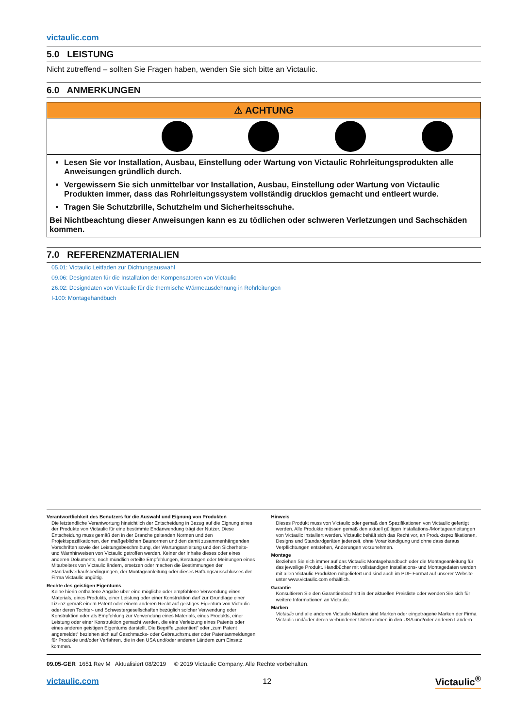victaulic.com
5.0 LEISTUNG
Nicht zutreffend – sollten Sie Fragen haben, wenden Sie sich bitte an Victaulic.
6.0 ANMERKUNGEN
⚠ ACHTUNG
Lesen Sie vor Installation, Ausbau, Einstellung oder Wartung von Victaulic Rohrleitungsprodukten alle Anweisungen gründlich durch.
Vergewissern Sie sich unmittelbar vor Installation, Ausbau, Einstellung oder Wartung von Victaulic Produkten immer, dass das Rohrleitungssystem vollständig drucklos gemacht und entleert wurde.
Tragen Sie Schutzbrille, Schutzhelm und Sicherheitsschuhe.
Bei Nichtbeachtung dieser Anweisungen kann es zu tödlichen oder schweren Verletzungen und Sachschäden kommen.
7.0 REFERENZMATERIALIEN
05.01: Victaulic Leitfaden zur Dichtungsauswahl
09.06: Designdaten für die Installation der Kompensatoren von Victaulic
26.02: Designdaten von Victaulic für die thermische Wärmeausdehnung in Rohrleitungen
I-100: Montagehandbuch
Verantwortlichkeit des Benutzers für die Auswahl und Eignung von Produkten
Die letztendliche Verantwortung hinsichtlich der Entscheidung in Bezug auf die Eignung eines der Produkte von Victaulic für eine bestimmte Endanwendung trägt der Nutzer. Diese Entscheidung muss gemäß den in der Branche geltenden Normen und den Projektspezifikationen, den maßgeblichen Baunormen und den damit zusammenhängenden Vorschriften sowie der Leistungsbeschreibung, der Wartungsanleitung und den Sicherheits- und Warnhinweisen von Victaulic getroffen werden. Keiner der Inhalte dieses oder eines anderen Dokuments, noch mündlich erteilte Empfehlungen, Beratungen oder Meinungen eines Mitarbeiters von Victaulic ändern, ersetzen oder machen die Bestimmungen der Standardverkaufsbedingungen, der Montageanleitung oder dieses Haftungsausschlusses der Firma Victaulic ungültig.
Rechte des geistigen Eigentums
Keine hierin enthaltene Angabe über eine mögliche oder empfohlene Verwendung eines Materials, eines Produkts, einer Leistung oder einer Konstruktion darf zur Grundlage einer Lizenz gemäß einem Patent oder einem anderen Recht auf geistiges Eigentum von Victaulic oder deren Tochter- und Schwestergesellschaften bezüglich solcher Verwendung oder Konstruktion oder als Empfehlung zur Verwendung eines Materials, eines Produkts, einer Leistung oder einer Konstruktion gemacht werden, die eine Verletzung eines Patents oder eines anderen geistigen Eigentums darstellt. Die Begriffe „patentiert“ oder „zum Patent angemeldet“ beziehen sich auf Geschmacks- oder Gebrauchsmuster oder Patentanmeldungen für Produkte und/oder Verfahren, die in den USA und/oder anderen Ländern zum Einsatz kommen.
Hinweis
Dieses Produkt muss von Victaulic oder gemäß den Spezifikationen von Victaulic gefertigt werden. Alle Produkte müssen gemäß den aktuell gültigen Installations-/Montageanleitungen von Victaulic installiert werden. Victaulic behält sich das Recht vor, an Produktspezifikationen, Designs und Standardgeräten jederzeit, ohne Vorankündigung und ohne dass daraus Verpflichtungen entstehen, Änderungen vorzunehmen.
Montage
Beziehen Sie sich immer auf das Victaulic Montagehandbuch oder die Montageanleitung für das jeweilige Produkt. Handbücher mit vollständigen Installations- und Montagedaten werden mit allen Victaulic Produkten mitgeliefert und sind auch im PDF-Format auf unserer Website unter www.victaulic.com erhältlich.
Garantie
Konsultieren Sie den Garantieabschnitt in der aktuellen Preisliste oder wenden Sie sich für weitere Informationen an Victaulic.
Marken
Victaulic und alle anderen Victaulic Marken sind Marken oder eingetragene Marken der Firma Victaulic und/oder deren verbundener Unternehmen in den USA und/oder anderen Ländern.
09.05-GER 1651 Rev M Aktualisiert 08/2019 © 2019 Victaulic Company. Alle Rechte vorbehalten.
victaulic.com 12 Victaulic<sup>®</sup>